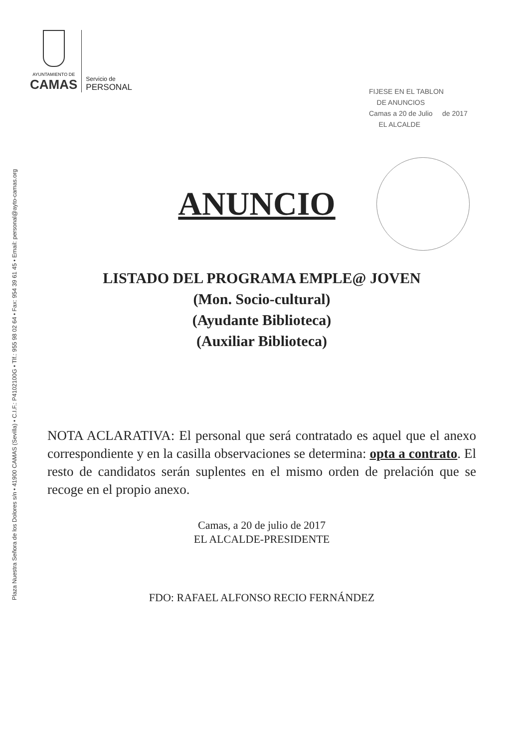Plaza Nuestra Señora de los Dolores s/n • 41900 CAMAS (Sevilla) • C.I.F.: P4102100G • Tlf.: 955 98 02 64 • Fax: 954 39 61 45 • Email: personal@ayto-camas.org
AYUNTAMIENTO DE
CAMAS
Servicio de
PERSONAL
FIJESE EN EL TABLON
DE ANUNCIOS
Camas a 20 de Julio de 2017
EL ALCALDE
ANUNCIO
LISTADO DEL PROGRAMA EMPLE@ JOVEN
(Mon. Socio-cultural)
(Ayudante Biblioteca)
(Auxiliar Biblioteca)
NOTA ACLARATIVA: El personal que será contratado es aquel que el anexo correspondiente y en la casilla observaciones se determina: opta a contrato. El resto de candidatos serán suplentes en el mismo orden de prelación que se recoge en el propio anexo.
Camas, a 20 de julio de 2017
EL ALCALDE-PRESIDENTE
FDO: RAFAEL ALFONSO RECIO FERNÁNDEZ